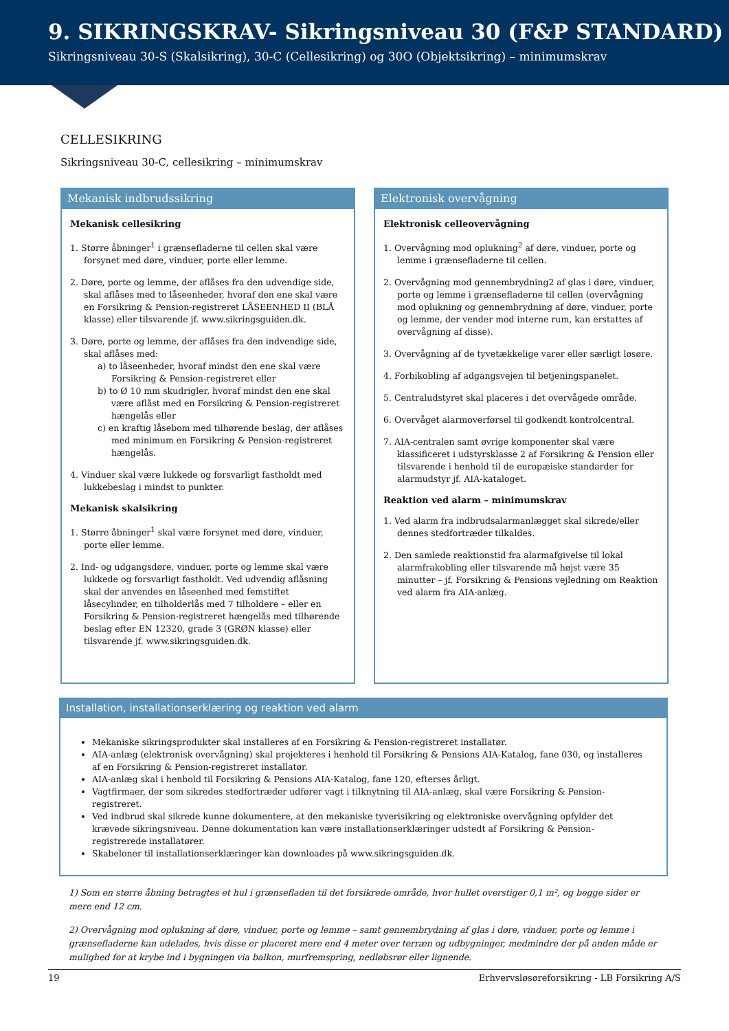9. SIKRINGSKRAV- Sikringsniveau 30 (F&P STANDARD)
Sikringsniveau 30-S (Skalsikring), 30-C (Cellesikring) og 30O (Objektsikring) – minimumskrav
CELLESIKRING
Sikringsniveau 30-C, cellesikring – minimumskrav
Mekanisk indbrudssikring
Mekanisk cellesikring
1. Større åbninger<sup>1</sup> i grænsefladerne til cellen skal være forsynet med døre, vinduer, porte eller lemme.
2. Døre, porte og lemme, der aflåses fra den udvendige side, skal aflåses med to låseenheder, hvoraf den ene skal være en Forsikring & Pension-registreret LÅSEENHED II (BLÅ klasse) eller tilsvarende jf. www.sikringsguiden.dk.
3. Døre, porte og lemme, der aflåses fra den indvendige side, skal aflåses med:
a) to låseenheder, hvoraf mindst den ene skal være Forsikring & Pension-registreret eller
b) to Ø 10 mm skudrigler, hvoraf mindst den ene skal være aflåst med en Forsikring & Pension-registreret hængelås eller
c) en kraftig låsebom med tilhørende beslag, der aflåses med minimum en Forsikring & Pension-registreret hængelås.
4. Vinduer skal være lukkede og forsvarligt fastholdt med lukkebeslag i mindst to punkter.
Mekanisk skalsikring
1. Større åbninger<sup>1</sup> skal være forsynet med døre, vinduer, porte eller lemme.
2. Ind- og udgangsdøre, vinduer, porte og lemme skal være lukkede og forsvarligt fastholdt. Ved udvendig aflåsning skal der anvendes en låseenhed med femstiftet låsecylinder, en tilholderlås med 7 tilholdere – eller en Forsikring & Pension-registreret hængelås med tilhørende beslag efter EN 12320, grade 3 (GRØN klasse) eller tilsvarende jf. www.sikringsguiden.dk.
Elektronisk overvågning
Elektronisk celleovervågning
1. Overvågning mod oplukning<sup>2</sup> af døre, vinduer, porte og lemme i grænsefladerne til cellen.
2. Overvågning mod gennembrydning2 af glas i døre, vinduer, porte og lemme i grænsefladerne til cellen (overvågning mod oplukning og gennembrydning af døre, vinduer, porte og lemme, der vender mod interne rum, kan erstattes af overvågning af disse).
3. Overvågning af de tyvetækkelige varer eller særligt løsøre.
4. Forbikobling af adgangsvejen til betjeningspanelet.
5. Centraludstyret skal placeres i det overvågede område.
6. Overvåget alarmoverførsel til godkendt kontrolcentral.
7. AIA-centralen samt øvrige komponenter skal være klassificeret i udstyrsklasse 2 af Forsikring & Pension eller tilsvarende i henhold til de europæiske standarder for alarmudstyr jf. AIA-kataloget.
Reaktion ved alarm – minimumskrav
1. Ved alarm fra indbrudsalarmanlægget skal sikrede/eller dennes stedfortræder tilkaldes.
2. Den samlede reaktionstid fra alarmafgivelse til lokal alarmfrakobling eller tilsvarende må højst være 35 minutter – jf. Forsikring & Pensions vejledning om Reaktion ved alarm fra AIA-anlæg.
Installation, installationserklæring og reaktion ved alarm
Mekaniske sikringsprodukter skal installeres af en Forsikring & Pension-registreret installatør.
AIA-anlæg (elektronisk overvågning) skal projekteres i henhold til Forsikring & Pensions AIA-Katalog, fane 030, og installeres af en Forsikring & Pension-registreret installatør.
AIA-anlæg skal i henhold til Forsikring & Pensions AIA-Katalog, fane 120, efterses årligt.
Vagtfirmaer, der som sikredes stedfortræder udfører vagt i tilknytning til AIA-anlæg, skal være Forsikring & Pension-registreret.
Ved indbrud skal sikrede kunne dokumentere, at den mekaniske tyverisikring og elektroniske overvågning opfylder det krævede sikringsniveau. Denne dokumentation kan være installationserklæringer udstedt af Forsikring & Pension-registrerede installatører.
Skabeloner til installationserklæringer kan downloades på www.sikringsguiden.dk.
1) Som en større åbning betragtes et hul i grænsefladen til det forsikrede område, hvor hullet overstiger 0,1 m², og begge sider er mere end 12 cm.
2) Overvågning mod oplukning af døre, vinduer, porte og lemme – samt gennembrydning af glas i døre, vinduer, porte og lemme i grænsefladerne kan udelades, hvis disse er placeret mere end 4 meter over terræn og udbygninger, medmindre der på anden måde er mulighed for at krybe ind i bygningen via balkon, murfremspring, nedløbsrør eller lignende.
19 Erhvervsløsøreforsikring - LB Forsikring A/S